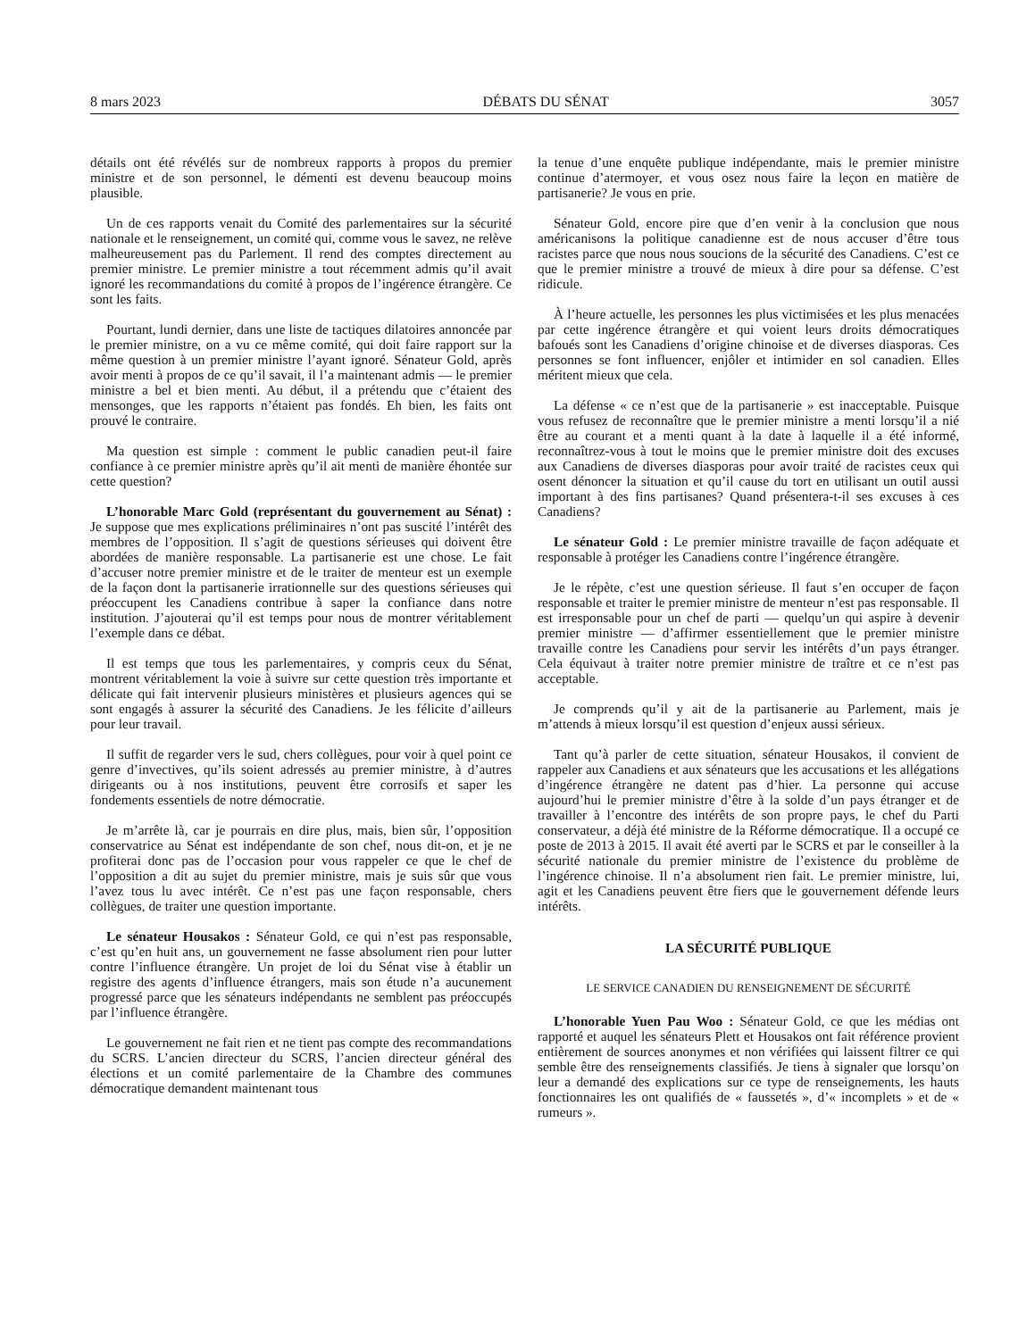8 mars 2023 DÉBATS DU SÉNAT 3057
détails ont été révélés sur de nombreux rapports à propos du premier ministre et de son personnel, le démenti est devenu beaucoup moins plausible.
Un de ces rapports venait du Comité des parlementaires sur la sécurité nationale et le renseignement, un comité qui, comme vous le savez, ne relève malheureusement pas du Parlement. Il rend des comptes directement au premier ministre. Le premier ministre a tout récemment admis qu’il avait ignoré les recommandations du comité à propos de l’ingérence étrangère. Ce sont les faits.
Pourtant, lundi dernier, dans une liste de tactiques dilatoires annoncée par le premier ministre, on a vu ce même comité, qui doit faire rapport sur la même question à un premier ministre l’ayant ignoré. Sénateur Gold, après avoir menti à propos de ce qu’il savait, il l’a maintenant admis — le premier ministre a bel et bien menti. Au début, il a prétendu que c’étaient des mensonges, que les rapports n’étaient pas fondés. Eh bien, les faits ont prouvé le contraire.
Ma question est simple : comment le public canadien peut-il faire confiance à ce premier ministre après qu’il ait menti de manière éhontée sur cette question?
L’honorable Marc Gold (représentant du gouvernement au Sénat) : Je suppose que mes explications préliminaires n’ont pas suscité l’intérêt des membres de l’opposition. Il s’agit de questions sérieuses qui doivent être abordées de manière responsable. La partisanerie est une chose. Le fait d’accuser notre premier ministre et de le traiter de menteur est un exemple de la façon dont la partisanerie irrationnelle sur des questions sérieuses qui préoccupent les Canadiens contribue à saper la confiance dans notre institution. J’ajouterai qu’il est temps pour nous de montrer véritablement l’exemple dans ce débat.
Il est temps que tous les parlementaires, y compris ceux du Sénat, montrent véritablement la voie à suivre sur cette question très importante et délicate qui fait intervenir plusieurs ministères et plusieurs agences qui se sont engagés à assurer la sécurité des Canadiens. Je les félicite d’ailleurs pour leur travail.
Il suffit de regarder vers le sud, chers collègues, pour voir à quel point ce genre d’invectives, qu’ils soient adressés au premier ministre, à d’autres dirigeants ou à nos institutions, peuvent être corrosifs et saper les fondements essentiels de notre démocratie.
Je m’arrête là, car je pourrais en dire plus, mais, bien sûr, l’opposition conservatrice au Sénat est indépendante de son chef, nous dit-on, et je ne profiterai donc pas de l’occasion pour vous rappeler ce que le chef de l’opposition a dit au sujet du premier ministre, mais je suis sûr que vous l’avez tous lu avec intérêt. Ce n’est pas une façon responsable, chers collègues, de traiter une question importante.
Le sénateur Housakos : Sénateur Gold, ce qui n’est pas responsable, c’est qu’en huit ans, un gouvernement ne fasse absolument rien pour lutter contre l’influence étrangère. Un projet de loi du Sénat vise à établir un registre des agents d’influence étrangers, mais son étude n’a aucunement progressé parce que les sénateurs indépendants ne semblent pas préoccupés par l’influence étrangère.
Le gouvernement ne fait rien et ne tient pas compte des recommandations du SCRS. L’ancien directeur du SCRS, l’ancien directeur général des élections et un comité parlementaire de la Chambre des communes démocratique demandent maintenant tous
la tenue d’une enquête publique indépendante, mais le premier ministre continue d’atermoyer, et vous osez nous faire la leçon en matière de partisanerie? Je vous en prie.
Sénateur Gold, encore pire que d’en venir à la conclusion que nous américanisons la politique canadienne est de nous accuser d’être tous racistes parce que nous nous soucions de la sécurité des Canadiens. C’est ce que le premier ministre a trouvé de mieux à dire pour sa défense. C’est ridicule.
À l’heure actuelle, les personnes les plus victimisées et les plus menacées par cette ingérence étrangère et qui voient leurs droits démocratiques bafoués sont les Canadiens d’origine chinoise et de diverses diasporas. Ces personnes se font influencer, enjôler et intimider en sol canadien. Elles méritent mieux que cela.
La défense « ce n’est que de la partisanerie » est inacceptable. Puisque vous refusez de reconnaître que le premier ministre a menti lorsqu’il a nié être au courant et a menti quant à la date à laquelle il a été informé, reconnaîtrez-vous à tout le moins que le premier ministre doit des excuses aux Canadiens de diverses diasporas pour avoir traité de racistes ceux qui osent dénoncer la situation et qu’il cause du tort en utilisant un outil aussi important à des fins partisanes? Quand présentera-t-il ses excuses à ces Canadiens?
Le sénateur Gold : Le premier ministre travaille de façon adéquate et responsable à protéger les Canadiens contre l’ingérence étrangère.
Je le répète, c’est une question sérieuse. Il faut s’en occuper de façon responsable et traiter le premier ministre de menteur n’est pas responsable. Il est irresponsable pour un chef de parti — quelqu’un qui aspire à devenir premier ministre — d’affirmer essentiellement que le premier ministre travaille contre les Canadiens pour servir les intérêts d’un pays étranger. Cela équivaut à traiter notre premier ministre de traître et ce n’est pas acceptable.
Je comprends qu’il y ait de la partisanerie au Parlement, mais je m’attends à mieux lorsqu’il est question d’enjeux aussi sérieux.
Tant qu’à parler de cette situation, sénateur Housakos, il convient de rappeler aux Canadiens et aux sénateurs que les accusations et les allégations d’ingérence étrangère ne datent pas d’hier. La personne qui accuse aujourd’hui le premier ministre d’être à la solde d’un pays étranger et de travailler à l’encontre des intérêts de son propre pays, le chef du Parti conservateur, a déjà été ministre de la Réforme démocratique. Il a occupé ce poste de 2013 à 2015. Il avait été averti par le SCRS et par le conseiller à la sécurité nationale du premier ministre de l’existence du problème de l’ingérence chinoise. Il n’a absolument rien fait. Le premier ministre, lui, agit et les Canadiens peuvent être fiers que le gouvernement défende leurs intérêts.
LA SÉCURITÉ PUBLIQUE
LE SERVICE CANADIEN DU RENSEIGNEMENT DE SÉCURITÉ
L’honorable Yuen Pau Woo : Sénateur Gold, ce que les médias ont rapporté et auquel les sénateurs Plett et Housakos ont fait référence provient entièrement de sources anonymes et non vérifiées qui laissent filtrer ce qui semble être des renseignements classifiés. Je tiens à signaler que lorsqu’on leur a demandé des explications sur ce type de renseignements, les hauts fonctionnaires les ont qualifiés de « faussetés », d’« incomplets » et de « rumeurs ».